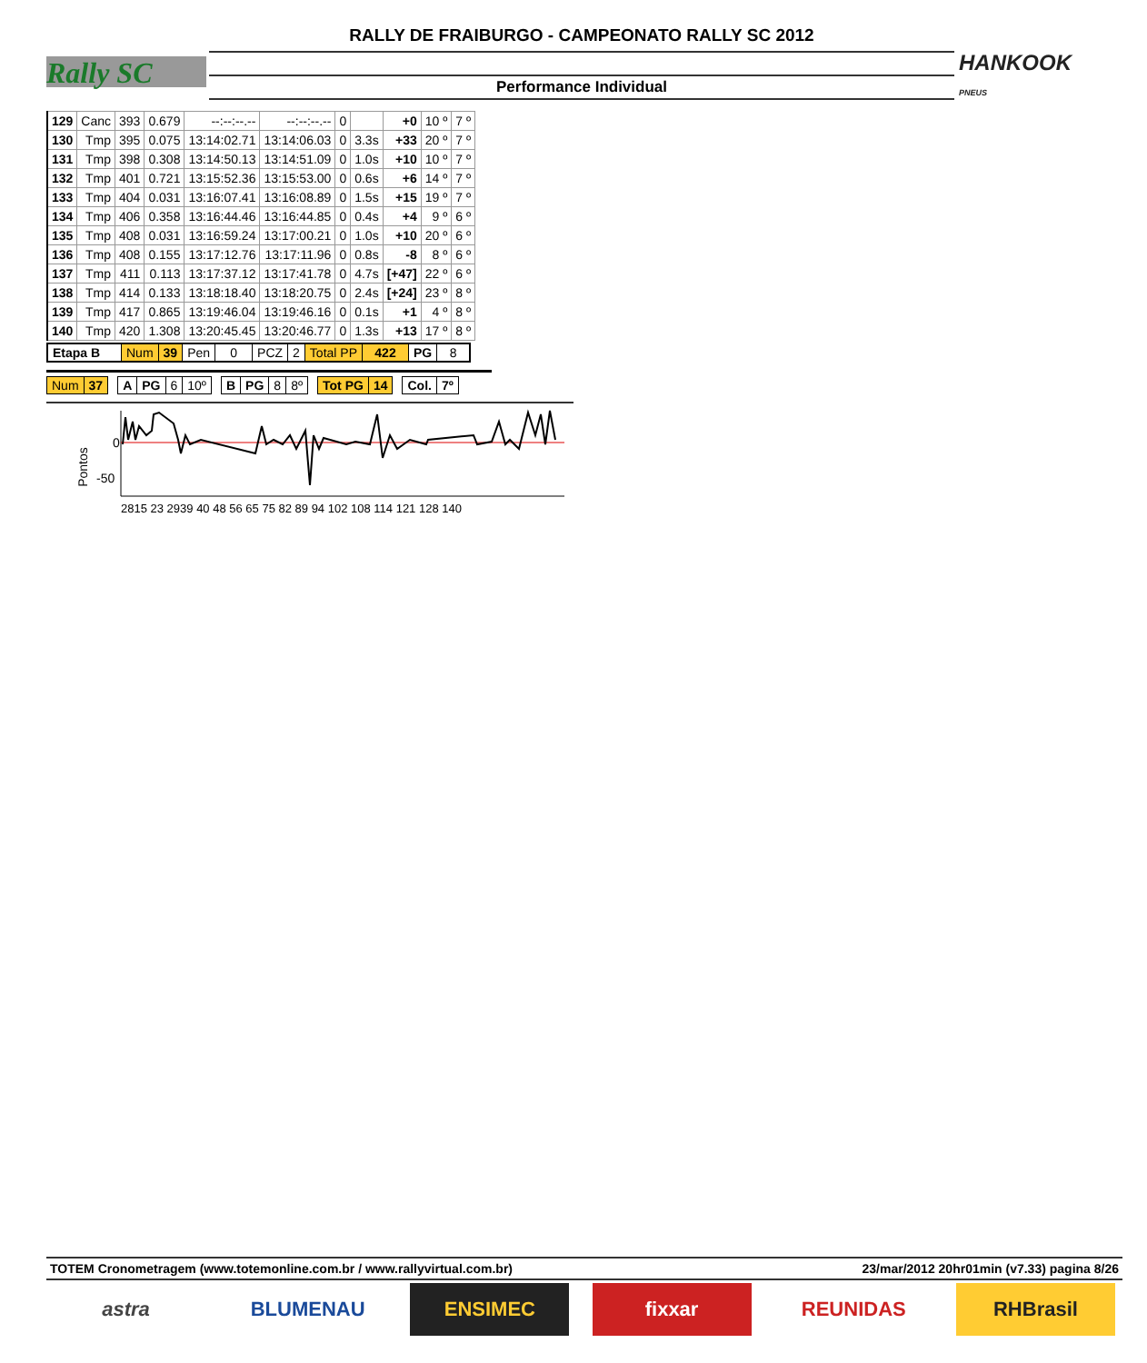Rally SC
RALLY DE FRAIBURGO - CAMPEONATO RALLY SC 2012
Performance Individual
HANKOOK
PNEUS
| 129 | Canc | 393 | 0.679 | --:--:--.-- | --:--:--.-- | 0 | | +0 | 10 º | 7 º |
| 130 | Tmp | 395 | 0.075 | 13:14:02.71 | 13:14:06.03 | 0 | 3.3s | +33 | 20 º | 7 º |
| 131 | Tmp | 398 | 0.308 | 13:14:50.13 | 13:14:51.09 | 0 | 1.0s | +10 | 10 º | 7 º |
| 132 | Tmp | 401 | 0.721 | 13:15:52.36 | 13:15:53.00 | 0 | 0.6s | +6 | 14 º | 7 º |
| 133 | Tmp | 404 | 0.031 | 13:16:07.41 | 13:16:08.89 | 0 | 1.5s | +15 | 19 º | 7 º |
| 134 | Tmp | 406 | 0.358 | 13:16:44.46 | 13:16:44.85 | 0 | 0.4s | +4 | 9 º | 6 º |
| 135 | Tmp | 408 | 0.031 | 13:16:59.24 | 13:17:00.21 | 0 | 1.0s | +10 | 20 º | 6 º |
| 136 | Tmp | 408 | 0.155 | 13:17:12.76 | 13:17:11.96 | 0 | 0.8s | -8 | 8 º | 6 º |
| 137 | Tmp | 411 | 0.113 | 13:17:37.12 | 13:17:41.78 | 0 | 4.7s | [+47] | 22 º | 6 º |
| 138 | Tmp | 414 | 0.133 | 13:18:18.40 | 13:18:20.75 | 0 | 2.4s | [+24] | 23 º | 8 º |
| 139 | Tmp | 417 | 0.865 | 13:19:46.04 | 13:19:46.16 | 0 | 0.1s | +1 | 4 º | 8 º |
| 140 | Tmp | 420 | 1.308 | 13:20:45.45 | 13:20:46.77 | 0 | 1.3s | +13 | 17 º | 8 º |
| Etapa B | Num | 39 | Pen | 0 | PCZ | 2 | Total PP | 422 | PG | 8 |
| Num | 37 | | A | PG | 6 | 10º | | B | PG | 8 | 8º | | Tot PG | 14 | | Col. | 7º |
Pontos
0
-50
2815 23 2939 40 48 56 65 75 82 89 94 102 108 114 121 128 140
TOTEM Cronometragem (www.totemonline.com.br / www.rallyvirtual.com.br) 23/mar/2012 20hr01min (v7.33) pagina 8/26
astra BLUMENAU ENSIMEC fixxar REUNIDAS RHBrasil